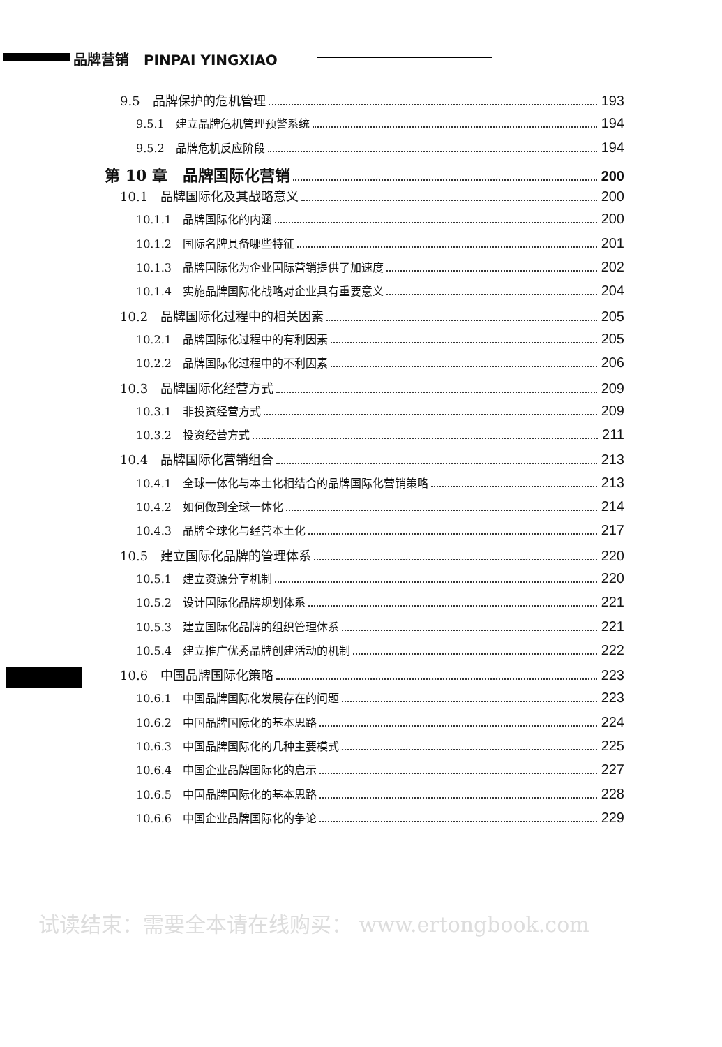品牌营销 PINPAI YINGXIAO
9.5　品牌保护的危机管理 193
9.5.1　建立品牌危机管理预警系统 194
9.5.2　品牌危机反应阶段 194
第 10 章　品牌国际化营销 200
10.1　品牌国际化及其战略意义 200
10.1.1　品牌国际化的内涵 200
10.1.2　国际名牌具备哪些特征 201
10.1.3　品牌国际化为企业国际营销提供了加速度 202
10.1.4　实施品牌国际化战略对企业具有重要意义 204
10.2　品牌国际化过程中的相关因素 205
10.2.1　品牌国际化过程中的有利因素 205
10.2.2　品牌国际化过程中的不利因素 206
10.3　品牌国际化经营方式 209
10.3.1　非投资经营方式 209
10.3.2　投资经营方式 211
10.4　品牌国际化营销组合 213
10.4.1　全球一体化与本土化相结合的品牌国际化营销策略 213
10.4.2　如何做到全球一体化 214
10.4.3　品牌全球化与经营本土化 217
10.5　建立国际化品牌的管理体系 220
10.5.1　建立资源分享机制 220
10.5.2　设计国际化品牌规划体系 221
10.5.3　建立国际化品牌的组织管理体系 221
10.5.4　建立推广优秀品牌创建活动的机制 222
10.6　中国品牌国际化策略 223
10.6.1　中国品牌国际化发展存在的问题 223
10.6.2　中国品牌国际化的基本思路 224
10.6.3　中国品牌国际化的几种主要模式 225
10.6.4　中国企业品牌国际化的启示 227
10.6.5　中国品牌国际化的基本思路 228
10.6.6　中国企业品牌国际化的争论 229
试读结束：需要全本请在线购买： www.ertongbook.com